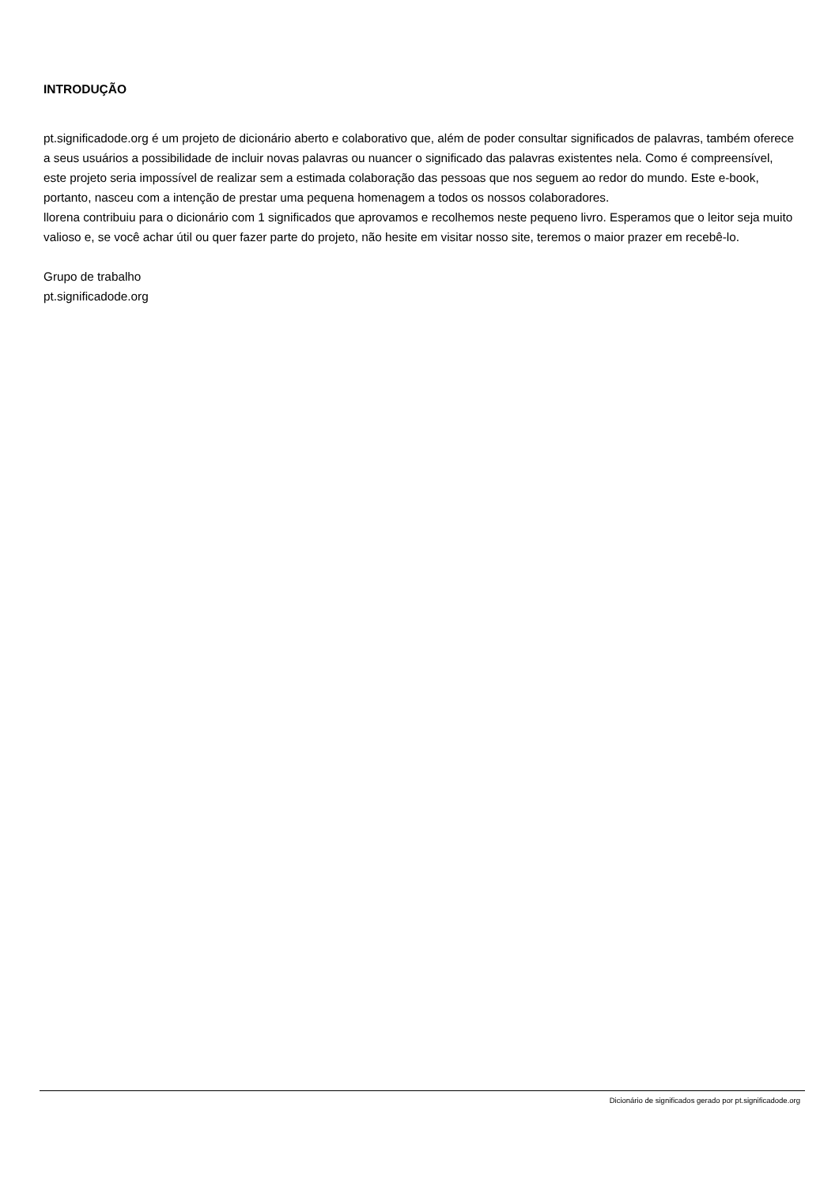INTRODUÇÃO
pt.significadode.org é um projeto de dicionário aberto e colaborativo que, além de poder consultar significados de palavras, também oferece a seus usuários a possibilidade de incluir novas palavras ou nuancer o significado das palavras existentes nela. Como é compreensível, este projeto seria impossível de realizar sem a estimada colaboração das pessoas que nos seguem ao redor do mundo. Este e-book, portanto, nasceu com a intenção de prestar uma pequena homenagem a todos os nossos colaboradores.
llorena contribuiu para o dicionário com 1 significados que aprovamos e recolhemos neste pequeno livro. Esperamos que o leitor seja muito valioso e, se você achar útil ou quer fazer parte do projeto, não hesite em visitar nosso site, teremos o maior prazer em recebê-lo.
Grupo de trabalho
pt.significadode.org
Dicionário de significados gerado por pt.significadode.org